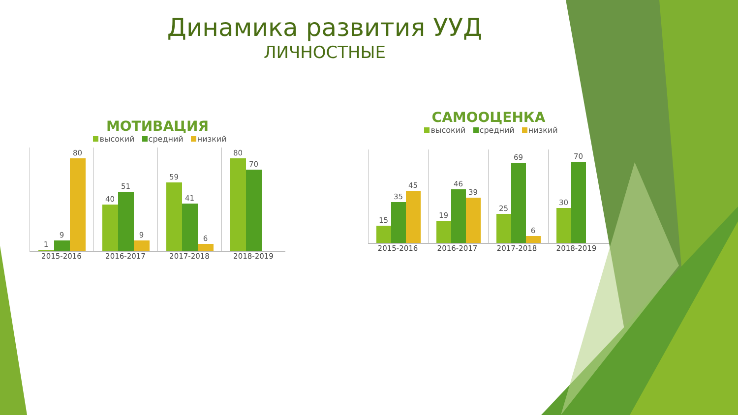Динамика развития УУД
ЛИЧНОСТНЫЕ
МОТИВАЦИЯ
высокий средний низкий
1
9
80
40
51
9
59
41
6
80
70
2015-2016 2016-2017 2017-2018 2018-2019
САМООЦЕНКА
высокий средний низкий
15
35
45
19
46
39
25
69
6
30
70
2015-2016 2016-2017 2017-2018 2018-2019